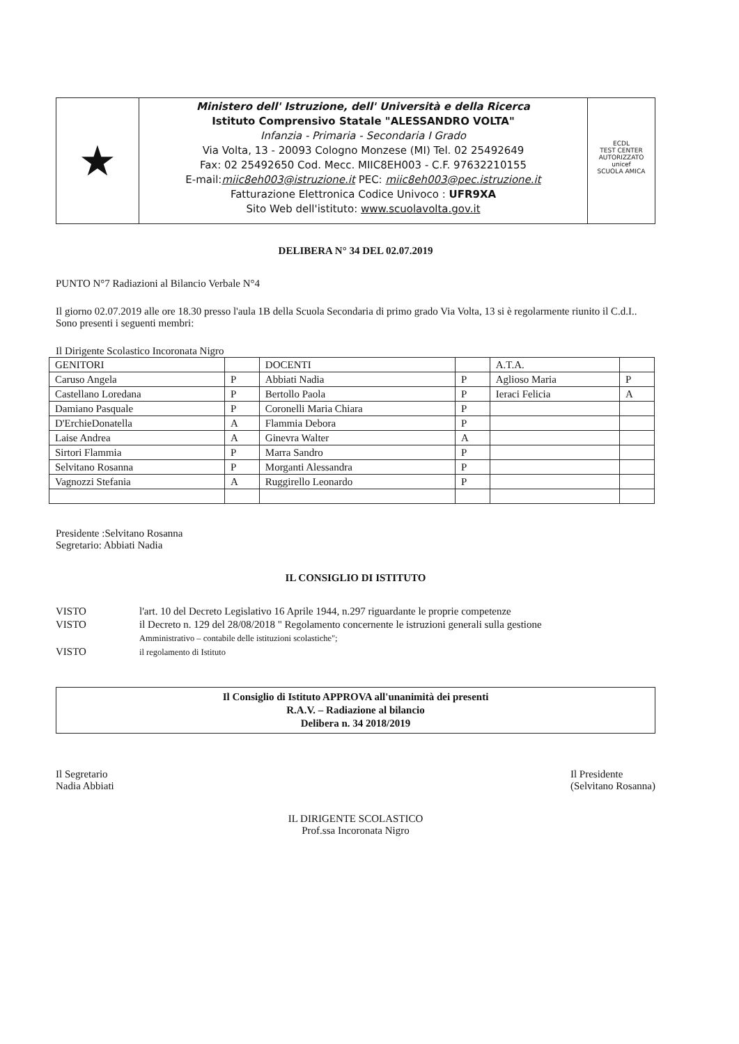★
Ministero dell' Istruzione, dell' Università e della Ricerca
Istituto Comprensivo Statale "ALESSANDRO VOLTA"
Infanzia - Primaria - Secondaria I Grado
Via Volta, 13 - 20093 Cologno Monzese (MI) Tel. 02 25492649
Fax: 02 25492650 Cod. Mecc. MIIC8EH003 - C.F. 97632210155
E-mail:miic8eh003@istruzione.it PEC: miic8eh003@pec.istruzione.it
Fatturazione Elettronica Codice Univoco : UFR9XA
Sito Web dell'istituto: www.scuolavolta.gov.it
ECDL
TEST CENTER AUTORIZZATO
unicef
SCUOLA AMICA
DELIBERA N° 34 DEL 02.07.2019
PUNTO N°7 Radiazioni al Bilancio Verbale N°4
Il giorno 02.07.2019 alle ore 18.30 presso l'aula 1B della Scuola Secondaria di primo grado Via Volta, 13 si è regolarmente riunito il C.d.I..
Sono presenti i seguenti membri:
Il Dirigente Scolastico Incoronata Nigro
| GENITORI | | DOCENTI | | A.T.A. | |
| Caruso Angela | P | Abbiati Nadia | P | Aglioso Maria | P |
| Castellano Loredana | P | Bertollo Paola | P | Ieraci Felicia | A |
| Damiano Pasquale | P | Coronelli Maria Chiara | P | | |
| D'ErchieDonatella | A | Flammia Debora | P | | |
| Laise Andrea | A | Ginevra Walter | A | | |
| Sirtori Flammia | P | Marra Sandro | P | | |
| Selvitano Rosanna | P | Morganti Alessandra | P | | |
| Vagnozzi Stefania | A | Ruggirello Leonardo | P | | |
Presidente :Selvitano Rosanna
Segretario: Abbiati Nadia
IL CONSIGLIO DI ISTITUTO
VISTO
l'art. 10 del Decreto Legislativo 16 Aprile 1944, n.297 riguardante le proprie competenze
VISTO
il Decreto n. 129 del 28/08/2018 " Regolamento concernente le istruzioni generali sulla gestione
Amministrativo – contabile delle istituzioni scolastiche";
VISTO
il regolamento di Istituto
Il Consiglio di Istituto APPROVA all'unanimità dei presenti
R.A.V. – Radiazione al bilancio
Delibera n. 34 2018/2019
Il Segretario
Nadia Abbiati
Il Presidente
(Selvitano Rosanna)
IL DIRIGENTE SCOLASTICO
Prof.ssa Incoronata Nigro